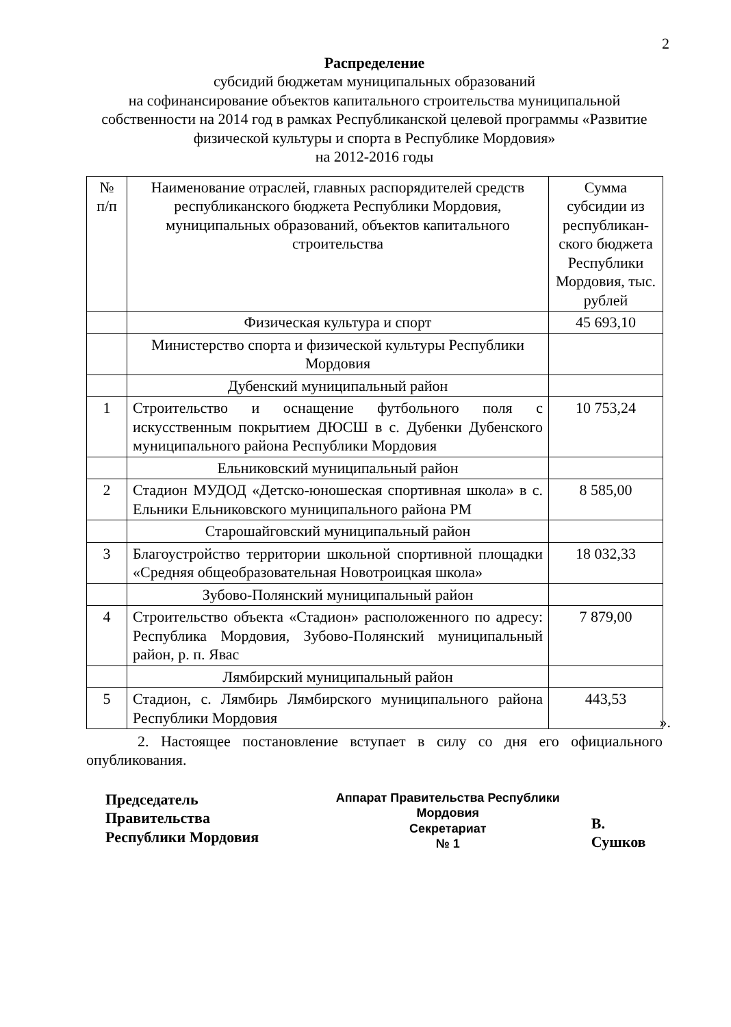2
Распределение
субсидий бюджетам муниципальных образований
на софинансирование объектов капитального строительства муниципальной собственности на 2014 год в рамках Республиканской целевой программы «Развитие физической культуры и спорта в Республике Мордовия»
на 2012-2016 годы
| № п/п | Наименование отраслей, главных распорядителей средств республиканского бюджета Республики Мордовия, муниципальных образований, объектов капитального строительства | Сумма субсидии из республикан-ского бюджета Республики Мордовия, тыс. рублей |
| | Физическая культура и спорт | 45 693,10 |
| | Министерство спорта и физической культуры Республики Мордовия | |
| | Дубенский муниципальный район | |
| 1 | Строительство и оснащение футбольного поля с искусственным покрытием ДЮСШ в с. Дубенки Дубенского муниципального района Республики Мордовия | 10 753,24 |
| | Ельниковский муниципальный район | |
| 2 | Стадион МУДОД «Детско-юношеская спортивная школа» в с. Ельники Ельниковского муниципального района РМ | 8 585,00 |
| | Старошайговский муниципальный район | |
| 3 | Благоустройство территории школьной спортивной площадки «Средняя общеобразовательная Новотроицкая школа» | 18 032,33 |
| | Зубово-Полянский муниципальный район | |
| 4 | Строительство объекта «Стадион» расположенного по адресу: Республика Мордовия, Зубово-Полянский муниципальный район, р. п. Явас | 7 879,00 |
| | Лямбирский муниципальный район | |
| 5 | Стадион, с. Лямбирь Лямбирского муниципального района Республики Мордовия | 443,53 |
».
2. Настоящее постановление вступает в силу со дня его официального опубликования.
Председатель Правительства
Республики Мордовия
Аппарат Правительства Республики Мордовия
Секретариат
№ 1
В. Сушков